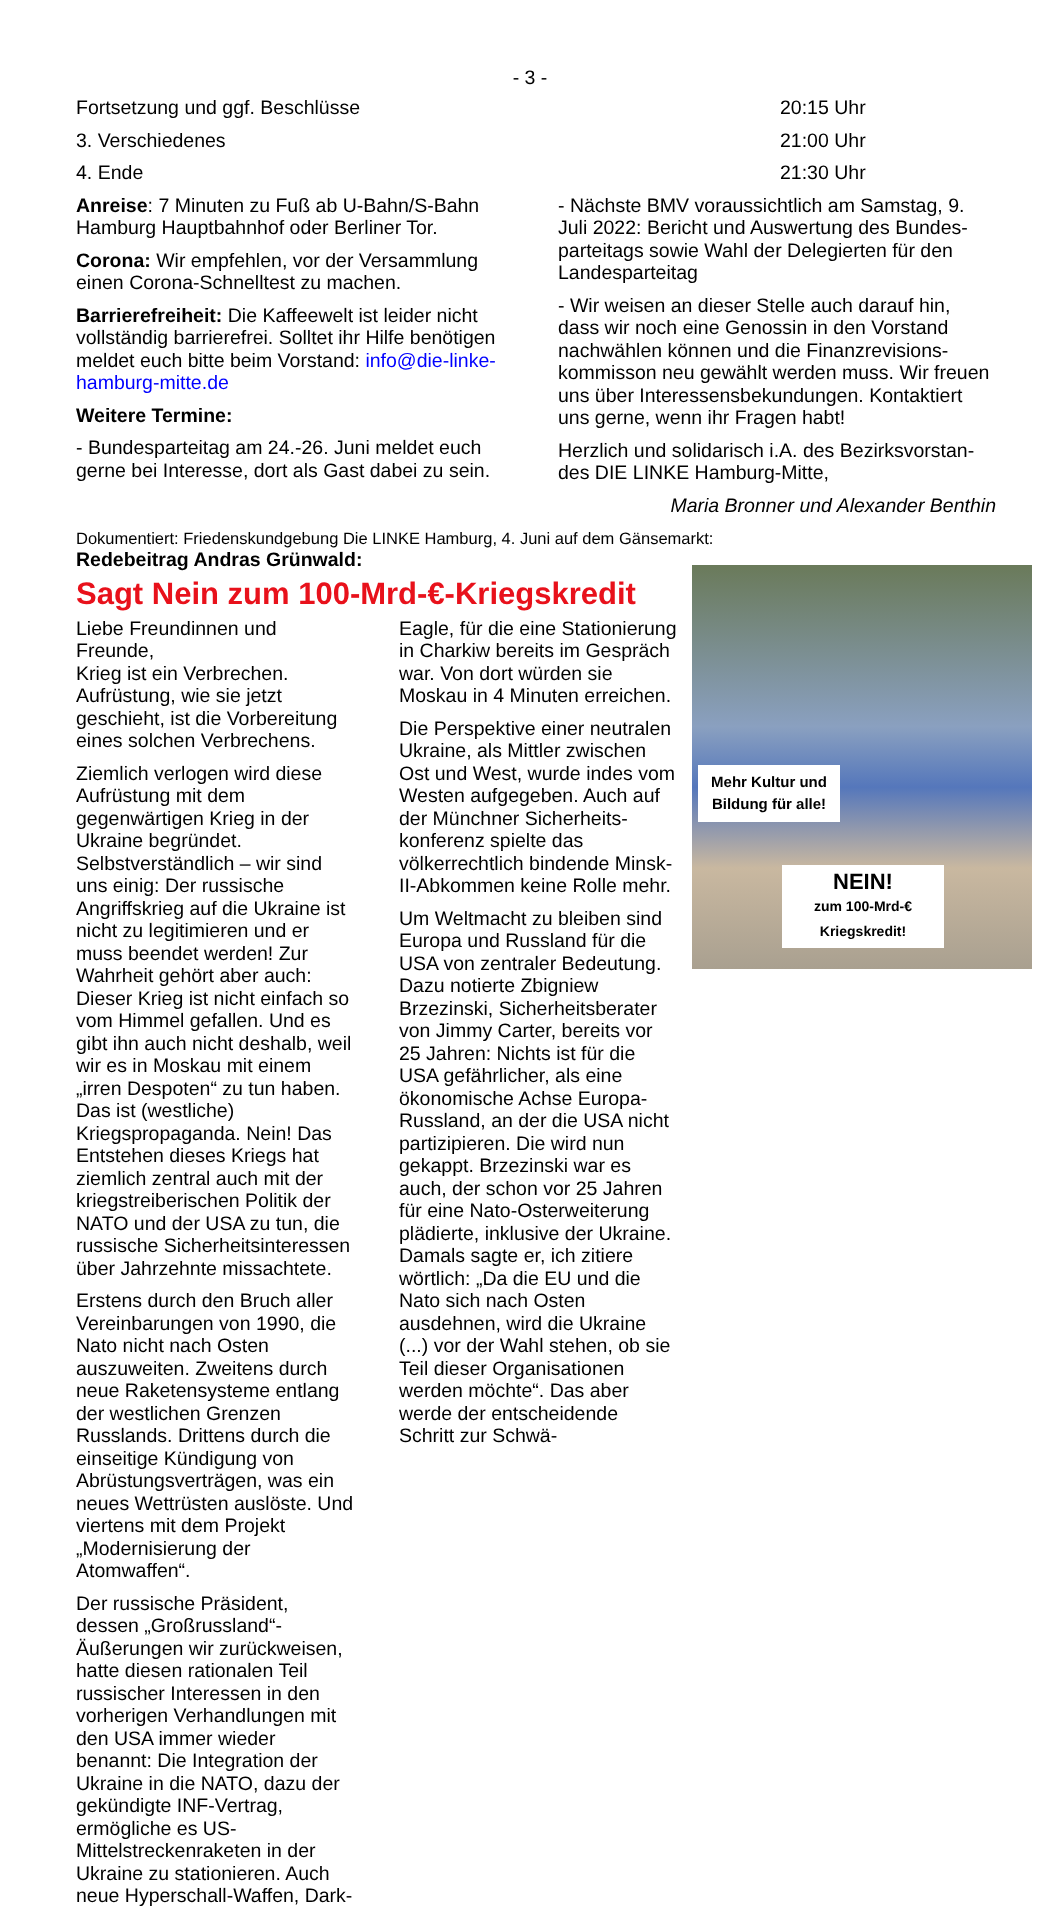- 3 -
Fortsetzung und ggf. Beschlüsse
3. Verschiedenes
4. Ende
Anreise: 7 Minuten zu Fuß ab U-Bahn/S-Bahn Hamburg Hauptbahnhof oder Berliner Tor.
Corona: Wir empfehlen, vor der Versammlung einen Corona-Schnelltest zu machen.
Barrierefreiheit: Die Kaffeewelt ist leider nicht vollständig barrierefrei. Solltet ihr Hilfe benötigen meldet euch bitte beim Vorstand: info@die-linke-hamburg-mitte.de
Weitere Termine:
- Bundesparteitag am 24.-26. Juni meldet euch gerne bei Interesse, dort als Gast dabei zu sein.
20:15 Uhr
21:00 Uhr
21:30 Uhr
- Nächste BMV voraussichtlich am Samstag, 9. Juli 2022: Bericht und Auswertung des Bundes­parteitags sowie Wahl der Delegierten für den Landesparteitag
- Wir weisen an dieser Stelle auch darauf hin, dass wir noch eine Genossin in den Vorstand nachwählen können und die Finanzrevisions­kommisson neu gewählt werden muss. Wir freuen uns über Interessensbekundungen. Kontaktiert uns gerne, wenn ihr Fragen habt!
Herzlich und solidarisch i.A. des Bezirksvorstan­des DIE LINKE Hamburg-Mitte,
Maria Bronner und Alexander Benthin
Dokumentiert: Friedenskundgebung Die LINKE Hamburg, 4. Juni auf dem Gänsemarkt:
Redebeitrag Andras Grünwald:
Mehr Kultur und Bildung für alle!
NEIN!
zum 100-Mrd-€ Kriegskredit!
Sagt Nein zum 100-Mrd-€-Kriegskredit
Liebe Freundinnen und Freunde,
Krieg ist ein Verbrechen. Aufrüstung, wie sie jetzt geschieht, ist die Vorbereitung eines solchen Verbrechens.
Ziemlich verlogen wird diese Aufrüstung mit dem gegenwärtigen Krieg in der Ukraine begründet. Selbstverständlich – wir sind uns einig: Der russi­sche Angriffskrieg auf die Ukraine ist nicht zu legitimieren und er muss beendet werden! Zur Wahrheit gehört aber auch: Dieser Krieg ist nicht einfach so vom Himmel gefallen. Und es gibt ihn auch nicht deshalb, weil wir es in Moskau mit einem „irren Despoten“ zu tun haben. Das ist (westliche) Kriegspropaganda. Nein! Das Entste­hen dieses Kriegs hat ziemlich zentral auch mit der kriegstreiberischen Politik der NATO und der USA zu tun, die russische Sicherheitsinteressen über Jahrzehnte missachtete.
Erstens durch den Bruch aller Vereinbarungen von 1990, die Nato nicht nach Osten auszuwei­ten. Zweitens durch neue Raketensysteme ent­lang der westlichen Grenzen Russlands. Drittens durch die einseitige Kündigung von Abrüstungs­verträgen, was ein neues Wettrüsten auslöste. Und viertens mit dem Projekt „Modernisierung der Atomwaffen“.
Der russische Präsident, dessen „Großrussland“-Äußerungen wir zurückweisen, hatte diesen rati­onalen Teil russischer Interessen in den vorheri­gen Verhandlungen mit den USA immer wieder benannt: Die Integration der Ukraine in die NATO, dazu der gekündigte INF-Vertrag, ermögliche es US-Mittelstreckenraketen in der Ukraine zu stati­onieren. Auch neue Hyperschall-Waffen, Dark-
Eagle, für die eine Statio­nierung in Charkiw be­reits im Ge­spräch war. Von dort würden sie Moskau in 4 Minuten er­reichen.
Die Perspek­tive einer neutralen Ukraine, als Mittler zwi­schen Ost und West, wurde indes vom Westen aufgegeben. Auch auf der Münchner Sicherheits­konferenz spielte das völkerrechtlich bindende Minsk-II-Abkommen keine Rolle mehr.
Um Weltmacht zu bleiben sind Europa und Russ­land für die USA von zentraler Bedeutung. Dazu notierte Zbigniew Brzezinski, Sicherheitsberater von Jimmy Carter, bereits vor 25 Jahren: Nichts ist für die USA gefährlicher, als eine ökonomische Achse Europa-Russland, an der die USA nicht partizipieren. Die wird nun gekappt. Brzezinski war es auch, der schon vor 25 Jahren für eine Nato-Osterweiterung plädierte, inklusive der Uk­raine. Damals sagte er, ich zitiere wörtlich: „Da die EU und die Nato sich nach Osten ausdehnen, wird die Ukraine (...) vor der Wahl stehen, ob sie Teil dieser Organisationen werden möchte“. Das aber werde der entscheidende Schritt zur Schwä-